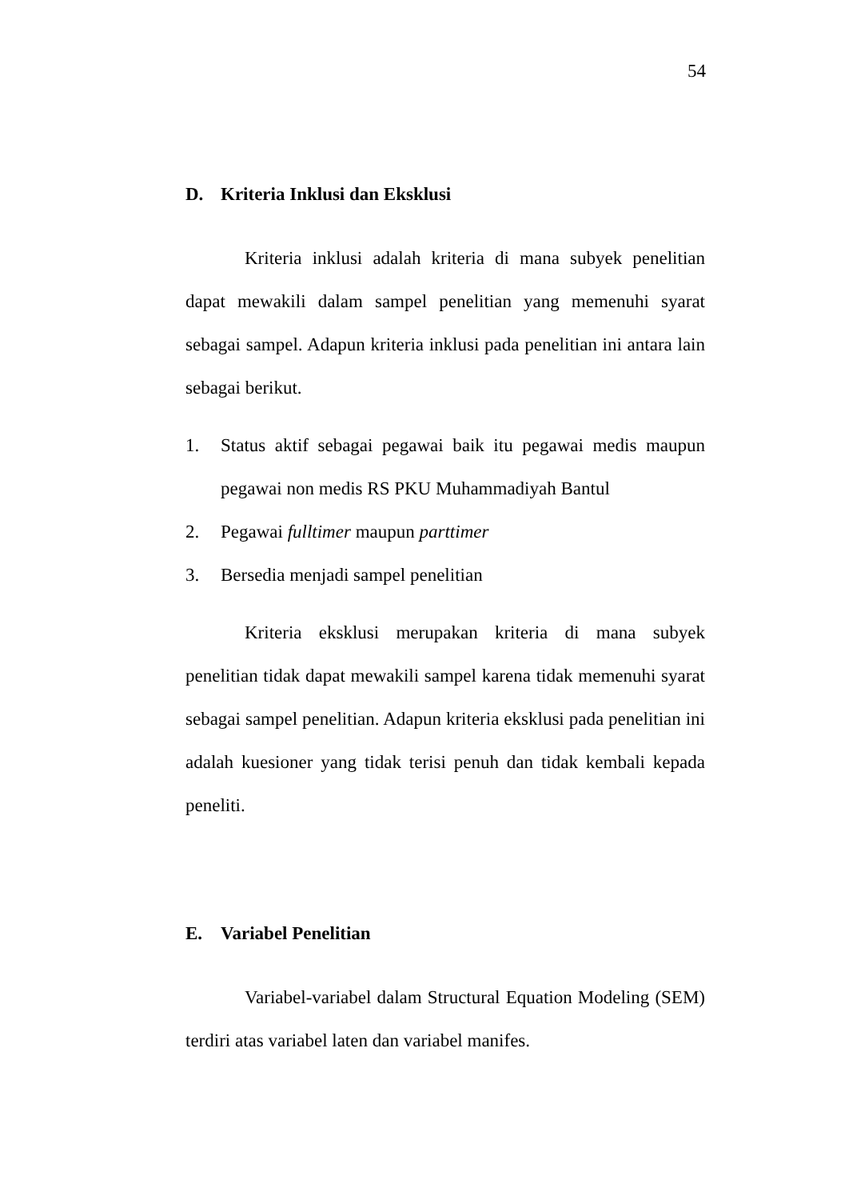54
D. Kriteria Inklusi dan Eksklusi
Kriteria inklusi adalah kriteria di mana subyek penelitian dapat mewakili dalam sampel penelitian yang memenuhi syarat sebagai sampel. Adapun kriteria inklusi pada penelitian ini antara lain sebagai berikut.
1. Status aktif sebagai pegawai baik itu pegawai medis maupun pegawai non medis RS PKU Muhammadiyah Bantul
2. Pegawai fulltimer maupun parttimer
3. Bersedia menjadi sampel penelitian
Kriteria eksklusi merupakan kriteria di mana subyek penelitian tidak dapat mewakili sampel karena tidak memenuhi syarat sebagai sampel penelitian. Adapun kriteria eksklusi pada penelitian ini adalah kuesioner yang tidak terisi penuh dan tidak kembali kepada peneliti.
E. Variabel Penelitian
Variabel-variabel dalam Structural Equation Modeling (SEM) terdiri atas variabel laten dan variabel manifes.